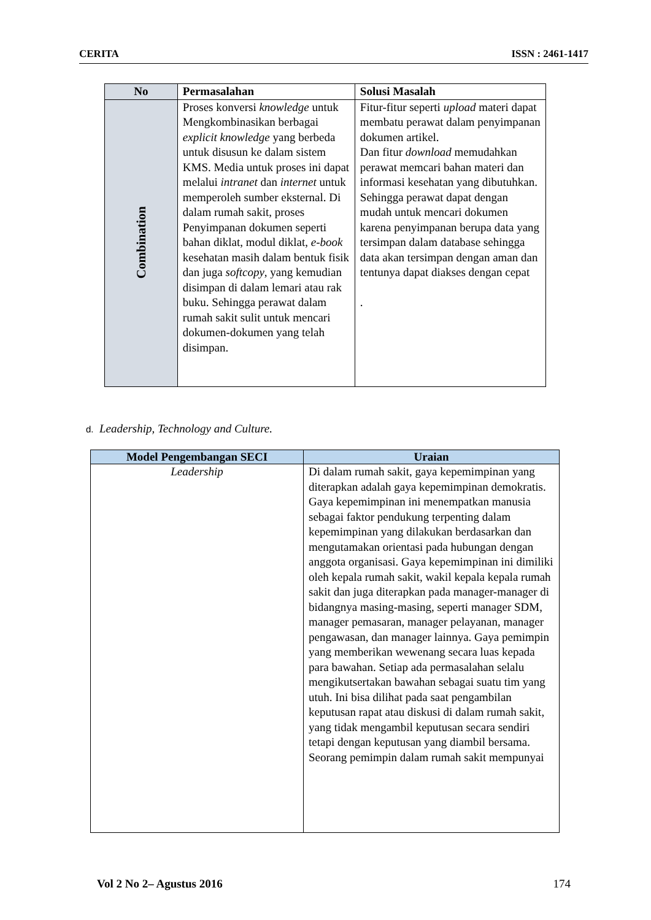CERITA ISSN : 2461-1417
| No | Permasalahan | Solusi Masalah |
| --- | --- | --- |
| Combination | Proses konversi knowledge untuk Mengkombinasikan berbagai explicit knowledge yang berbeda untuk disusun ke dalam sistem KMS. Media untuk proses ini dapat melalui intranet dan internet untuk memperoleh sumber eksternal. Di dalam rumah sakit, proses Penyimpanan dokumen seperti bahan diklat, modul diklat, e-book kesehatan masih dalam bentuk fisik dan juga softcopy , yang kemudian disimpan di dalam lemari atau rak buku. Sehingga perawat dalam rumah sakit sulit untuk mencari dokumen-dokumen yang telah disimpan. | Fitur-fitur seperti upload materi dapat membatu perawat dalam penyimpanan dokumen artikel. Dan fitur download memudahkan perawat memcari bahan materi dan informasi kesehatan yang dibutuhkan. Sehingga perawat dapat dengan mudah untuk mencari dokumen karena penyimpanan berupa data yang tersimpan dalam database sehingga data akan tersimpan dengan aman dan tentunya dapat diakses dengan cepat . |
d. Leadership, Technology and Culture.
| Model Pengembangan SECI | Uraian |
| --- | --- |
| Leadership | Di dalam rumah sakit, gaya kepemimpinan yang diterapkan adalah gaya kepemimpinan demokratis. Gaya kepemimpinan ini menempatkan manusia sebagai faktor pendukung terpenting dalam kepemimpinan yang dilakukan berdasarkan dan mengutamakan orientasi pada hubungan dengan anggota organisasi. Gaya kepemimpinan ini dimiliki oleh kepala rumah sakit, wakil kepala kepala rumah sakit dan juga diterapkan pada manager-manager di bidangnya masing-masing, seperti manager SDM, manager pemasaran, manager pelayanan, manager pengawasan, dan manager lainnya. Gaya pemimpin yang memberikan wewenang secara luas kepada para bawahan. Setiap ada permasalahan selalu mengikutsertakan bawahan sebagai suatu tim yang utuh. Ini bisa dilihat pada saat pengambilan keputusan rapat atau diskusi di dalam rumah sakit, yang tidak mengambil keputusan secara sendiri tetapi dengan keputusan yang diambil bersama. Seorang pemimpin dalam rumah sakit mempunyai |
Vol 2 No 2– Agustus 2016 174